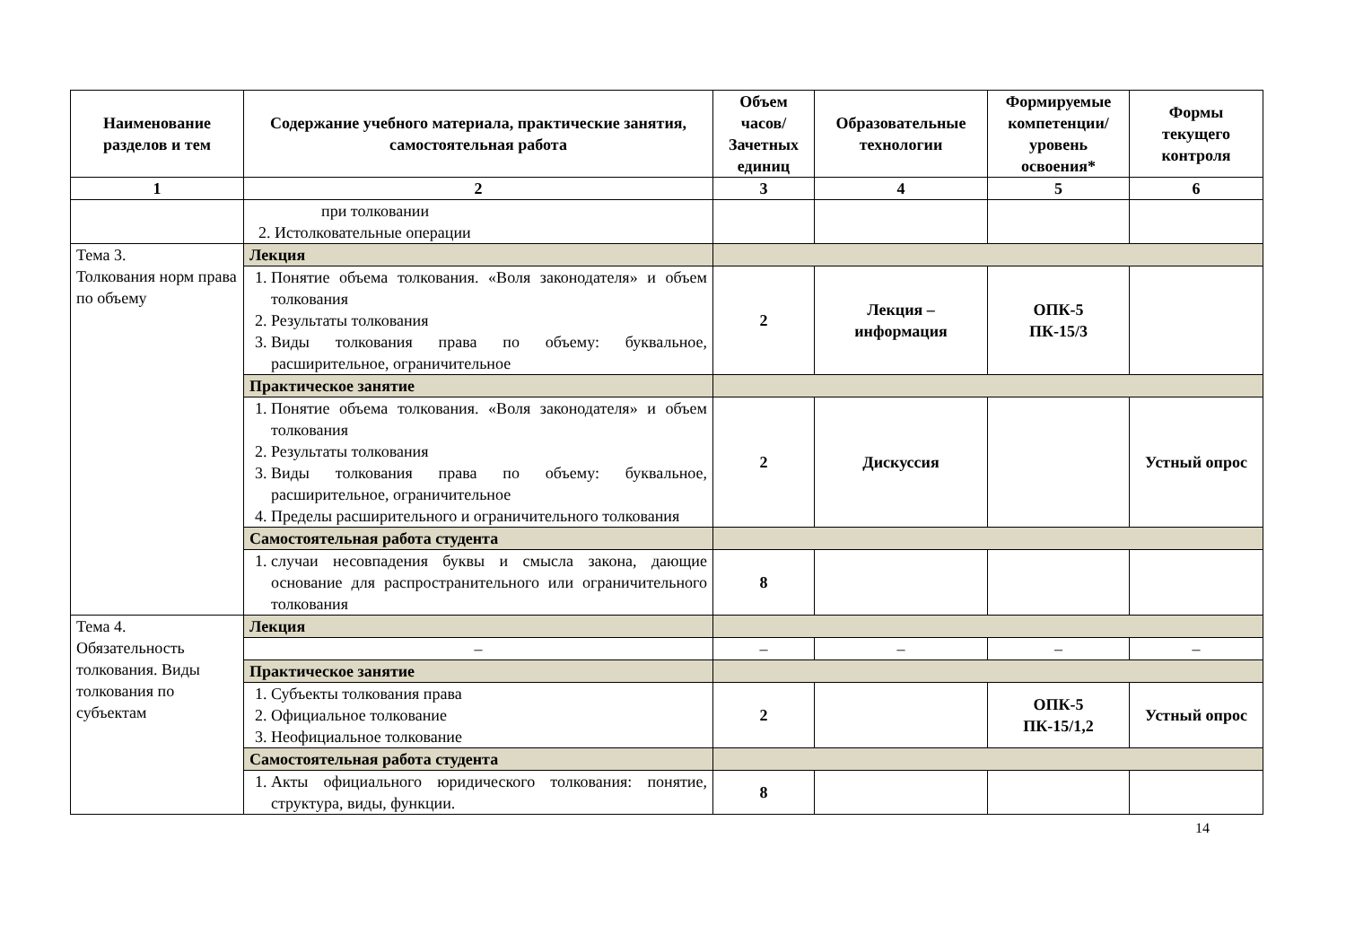| Наименование разделов и тем | Содержание учебного материала, практические занятия, самостоятельная работа | Объем часов/ Зачетных единиц | Образовательные технологии | Формируемые компетенции/ уровень освоения* | Формы текущего контроля |
| --- | --- | --- | --- | --- | --- |
| 1 | 2 | 3 | 4 | 5 | 6 |
| | при толковании 2. Истолковательные операции | | | | |
| Тема 3. Толкования норм права по объему | Лекция | | | | |
| | 1. Понятие объема толкования. «Воля законодателя» и объем толкования 2. Результаты толкования 3. Виды толкования права по объему: буквальное, расширительное, ограничительное | 2 | Лекция – информация | ОПК-5 ПК-15/3 | |
| | Практическое занятие | | | | |
| | 1. Понятие объема толкования. «Воля законодателя» и объем толкования 2. Результаты толкования 3. Виды толкования права по объему: буквальное, расширительное, ограничительное 4. Пределы расширительного и ограничительного толкования | 2 | Дискуссия | | Устный опрос |
| | Самостоятельная работа студента | | | | |
| | 1. случаи несовпадения буквы и смысла закона, дающие основание для распространительного или ограничительного толкования | 8 | | | |
| Тема 4. Обязательность толкования. Виды толкования по субъектам | Лекция | | | | |
| | – | – | – | – | – |
| | Практическое занятие | | | | |
| | 1. Субъекты толкования права 2. Официальное толкование 3. Неофициальное толкование | 2 | | ОПК-5 ПК-15/1,2 | Устный опрос |
| | Самостоятельная работа студента | | | | |
| | 1. Акты официального юридического толкования: понятие, структура, виды, функции. | 8 | | | |
14